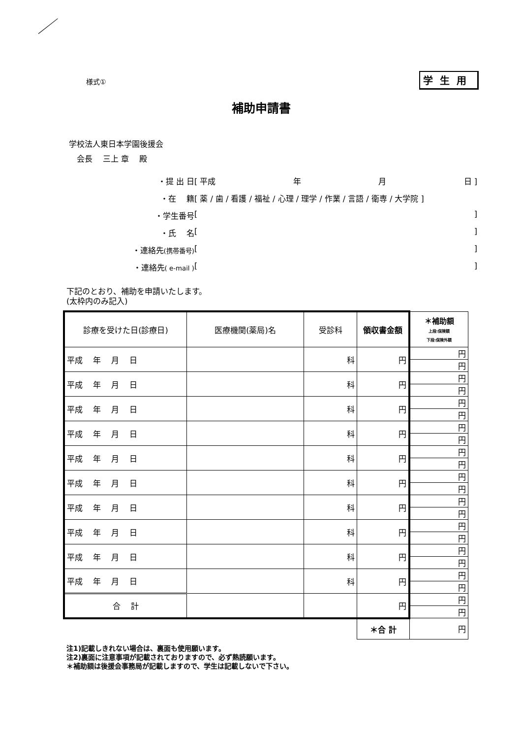様式① 学生用
補助申請書
学校法人東日本学園後援会
　会長　 三上 章　 殿
・提 出 日 [ 平成 年 月 日 ]
・在　 籍 [ 薬 / 歯 / 看護 / 福祉 / 心理 / 理学 / 作業 / 言語 / 衛専 / 大学院 ]
・学生番号 [ ]
・氏　 名 [ ]
・連絡先(携帯番号) [ ]
・連絡先( e-mail ) [ ]
下記のとおり、補助を申請いたします。
(太枠内のみ記入)
| 診療を受けた日(診療日) | 医療機関(薬局)名 | 受診科 | 領収書金額 | ＊補助額 上段:保険額 下段:保険外額 |
| --- | --- | --- | --- | --- |
| 平成 年 月 日 | | 科 | 円 | 円 |
| | | | | 円 |
| 平成 年 月 日 | | 科 | 円 | 円 |
| | | | | 円 |
| 平成 年 月 日 | | 科 | 円 | 円 |
| | | | | 円 |
| 平成 年 月 日 | | 科 | 円 | 円 |
| | | | | 円 |
| 平成 年 月 日 | | 科 | 円 | 円 |
| | | | | 円 |
| 平成 年 月 日 | | 科 | 円 | 円 |
| | | | | 円 |
| 平成 年 月 日 | | 科 | 円 | 円 |
| | | | | 円 |
| 平成 年 月 日 | | 科 | 円 | 円 |
| | | | | 円 |
| 平成 年 月 日 | | 科 | 円 | 円 |
| | | | | 円 |
| 平成 年 月 日 | | 科 | 円 | 円 |
| | | | | 円 |
| 合 計 | | | 円 | 円 |
| | | | | 円 |
| | | | ＊合 計 | 円 |
注1)記載しきれない場合は、裏面も使用願います。
注2)裏面に注意事項が記載されておりますので、必ず熟読願います。
＊補助額は後援会事務局が記載しますので、学生は記載しないで下さい。